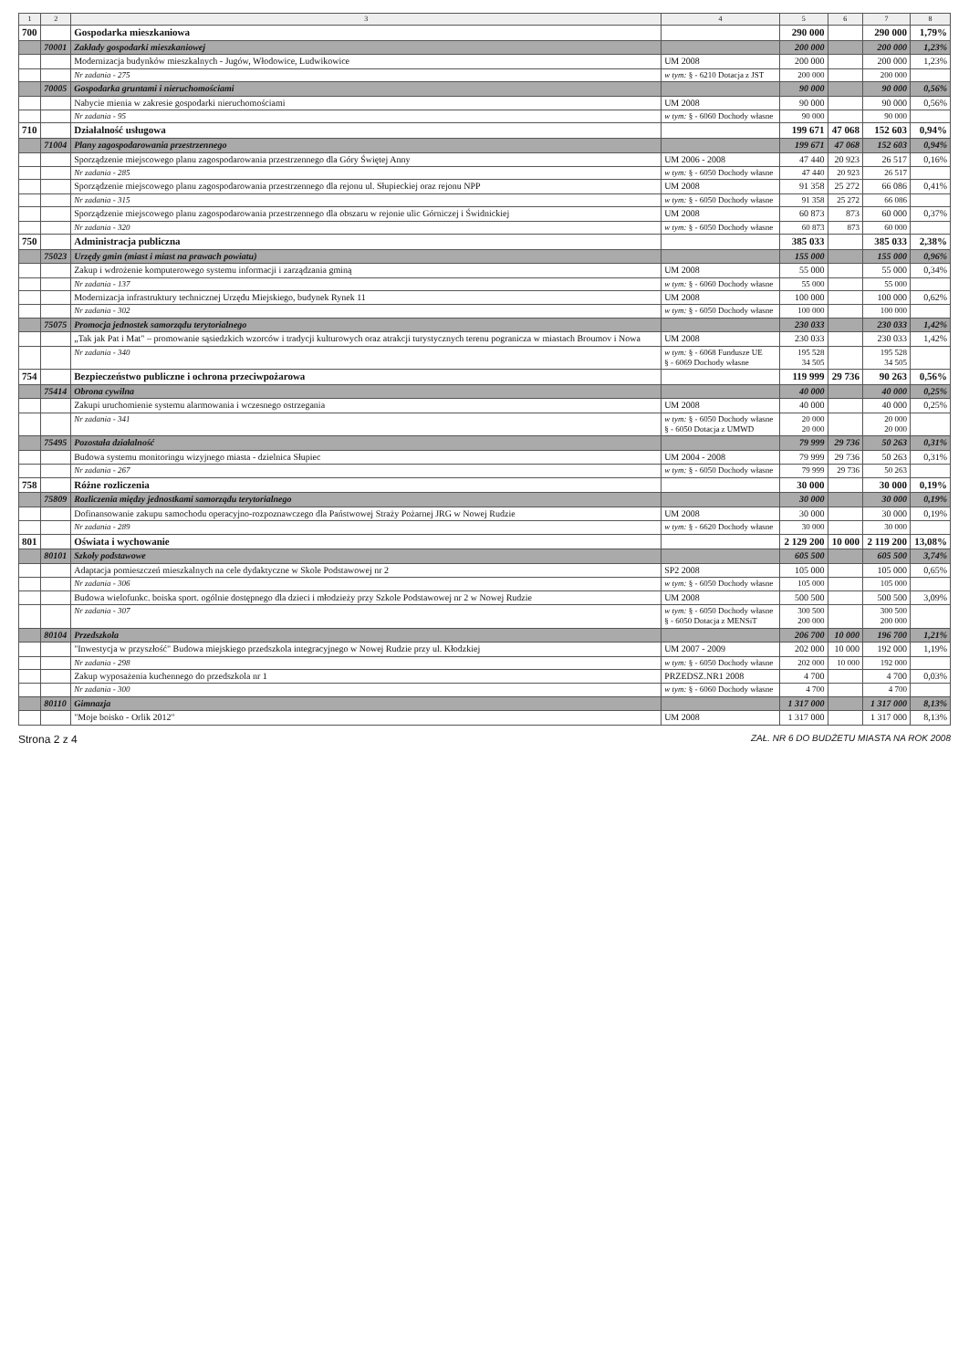| 1 | 2 | 3 | 4 | 5 | 6 | 7 | 8 |
| --- | --- | --- | --- | --- | --- | --- | --- |
| 700 | | Gospodarka mieszkaniowa | | 290 000 | | 290 000 | 1,79% |
| | 70001 | Zakłady gospodarki mieszkaniowej | | 200 000 | | 200 000 | 1,23% |
| | | Modernizacja budynków mieszkalnych - Jugów, Włodowice, Ludwikowice | UM 2008 | 200 000 | | 200 000 | 1,23% |
| | | Nr zadania - 275 | w tym: § - 6210 Dotacja z JST | 200 000 | | 200 000 | |
| | 70005 | Gospodarka gruntami i nieruchomościami | | 90 000 | | 90 000 | 0,56% |
| | | Nabycie mienia w zakresie gospodarki nieruchomościami | UM 2008 | 90 000 | | 90 000 | 0,56% |
| | | Nr zadania - 95 | w tym: § - 6060 Dochody własne | 90 000 | | 90 000 | |
| 710 | | Działalność usługowa | | 199 671 | 47 068 | 152 603 | 0,94% |
| | 71004 | Plany zagospodarowania przestrzennego | | 199 671 | 47 068 | 152 603 | 0,94% |
| | | Sporządzenie miejscowego planu zagospodarowania przestrzennego dla Góry Świętej Anny | UM 2006 - 2008 | 47 440 | 20 923 | 26 517 | 0,16% |
| | | Nr zadania - 285 | w tym: § - 6050 Dochody własne | 47 440 | 20 923 | 26 517 | |
| | | Sporządzenie miejscowego planu zagospodarowania przestrzennego dla rejonu ul. Słupieckiej oraz rejonu NPP | UM 2008 | 91 358 | 25 272 | 66 086 | 0,41% |
| | | Nr zadania - 315 | w tym: § - 6050 Dochody własne | 91 358 | 25 272 | 66 086 | |
| | | Sporządzenie miejscowego planu zagospodarowania przestrzennego dla obszaru w rejonie ulic Górniczej i Świdnickiej | UM 2008 | 60 873 | 873 | 60 000 | 0,37% |
| | | Nr zadania - 320 | w tym: § - 6050 Dochody własne | 60 873 | 873 | 60 000 | |
| 750 | | Administracja publiczna | | 385 033 | | 385 033 | 2,38% |
| | 75023 | Urzędy gmin (miast i miast na prawach powiatu) | | 155 000 | | 155 000 | 0,96% |
| | | Zakup i wdrożenie komputerowego systemu informacji i zarządzania gminą | UM 2008 | 55 000 | | 55 000 | 0,34% |
| | | Nr zadania - 137 | w tym: § - 6060 Dochody własne | 55 000 | | 55 000 | |
| | | Modernizacja infrastruktury technicznej Urzędu Miejskiego, budynek Rynek 11 | UM 2008 | 100 000 | | 100 000 | 0,62% |
| | | Nr zadania - 302 | w tym: § - 6050 Dochody własne | 100 000 | | 100 000 | |
| | 75075 | Promocja jednostek samorządu terytorialnego | | 230 033 | | 230 033 | 1,42% |
| | | „Tak jak Pat i Mat" – promowanie sąsiedzkich wzorców i tradycji kulturowych oraz atrakcji turystycznych terenu pogranicza w miastach Broumov i Nowa | UM 2008 | 230 033 | | 230 033 | 1,42% |
| | | Nr zadania - 340 | w tym: § - 6068 Fundusze UE § - 6069 Dochody własne | 195 528 34 505 | | 195 528 34 505 | |
| 754 | | Bezpieczeństwo publiczne i ochrona przeciwpożarowa | | 119 999 | 29 736 | 90 263 | 0,56% |
| | 75414 | Obrona cywilna | | 40 000 | | 40 000 | 0,25% |
| | | Zakupi uruchomienie systemu alarmowania i wczesnego ostrzegania | UM 2008 | 40 000 | | 40 000 | 0,25% |
| | | Nr zadania - 341 | w tym: § - 6050 Dochody własne § - 6050 Dotacja z UMWD | 20 000 20 000 | | 20 000 20 000 | |
| | 75495 | Pozostała działalność | | 79 999 | 29 736 | 50 263 | 0,31% |
| | | Budowa systemu monitoringu wizyjnego miasta - dzielnica Słupiec | UM 2004 - 2008 | 79 999 | 29 736 | 50 263 | 0,31% |
| | | Nr zadania - 267 | w tym: § - 6050 Dochody własne | 79 999 | 29 736 | 50 263 | |
| 758 | | Różne rozliczenia | | 30 000 | | 30 000 | 0,19% |
| | 75809 | Rozliczenia między jednostkami samorządu terytorialnego | | 30 000 | | 30 000 | 0,19% |
| | | Dofinansowanie zakupu samochodu operacyjno-rozpoznawczego dla Państwowej Straży Pożarnej JRG w Nowej Rudzie | UM 2008 | 30 000 | | 30 000 | 0,19% |
| | | Nr zadania - 289 | w tym: § - 6620 Dochody własne | 30 000 | | 30 000 | |
| 801 | | Oświata i wychowanie | | 2 129 200 | 10 000 | 2 119 200 | 13,08% |
| | 80101 | Szkoły podstawowe | | 605 500 | | 605 500 | 3,74% |
| | | Adaptacja pomieszczeń mieszkalnych na cele dydaktyczne w Skole Podstawowej nr 2 | SP2 2008 | 105 000 | | 105 000 | 0,65% |
| | | Nr zadania - 306 | w tym: § - 6050 Dochody własne | 105 000 | | 105 000 | |
| | | Budowa wielofunkc. boiska sport. ogólnie dostępnego dla dzieci i młodzieży przy Szkole Podstawowej nr 2 w Nowej Rudzie | UM 2008 | 500 500 | | 500 500 | 3,09% |
| | | Nr zadania - 307 | w tym: § - 6050 Dochody własne § - 6050 Dotacja z MENSiT | 300 500 200 000 | | 300 500 200 000 | |
| | 80104 | Przedszkola | | 206 700 | 10 000 | 196 700 | 1,21% |
| | | "Inwestycja w przyszłość" Budowa miejskiego przedszkola integracyjnego w Nowej Rudzie przy ul. Kłodzkiej | UM 2007 - 2009 | 202 000 | 10 000 | 192 000 | 1,19% |
| | | Nr zadania - 298 | w tym: § - 6050 Dochody własne | 202 000 | 10 000 | 192 000 | |
| | | Zakup wyposażenia kuchennego do przedszkola nr 1 | PRZEDSZ.NR1 2008 | 4 700 | | 4 700 | 0,03% |
| | | Nr zadania - 300 | w tym: § - 6060 Dochody własne | 4 700 | | 4 700 | |
| | 80110 | Gimnazja | | 1 317 000 | | 1 317 000 | 8,13% |
| | | "Moje boisko - Orlik 2012" | UM 2008 | 1 317 000 | | 1 317 000 | 8,13% |
Strona 2 z 4 ZAŁ. NR 6 DO BUDŻETU MIASTA NA ROK 2008